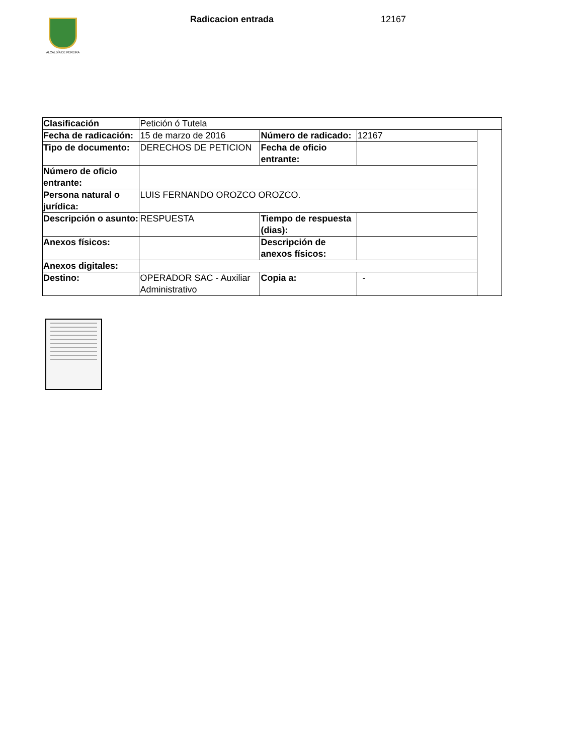ALCALDÍA DE PEREIRA Radicacion entrada 12167
| Clasificación | Petición ó Tutela | | | |
| Fecha de radicación: | 15 de marzo de 2016 | Número de radicado: | 12167 | |
| Tipo de documento: | DERECHOS DE PETICION | Fecha de oficio entrante: | | |
| Número de oficio entrante: | | | | |
| Persona natural o jurídica: | LUIS FERNANDO OROZCO OROZCO. | | | |
| Descripción o asunto: | RESPUESTA | Tiempo de respuesta (dias): | | |
| Anexos físicos: | | Descripción de anexos físicos: | | |
| Anexos digitales: | | | | |
| Destino: | OPERADOR SAC - Auxiliar Administrativo | Copia a: | - | |